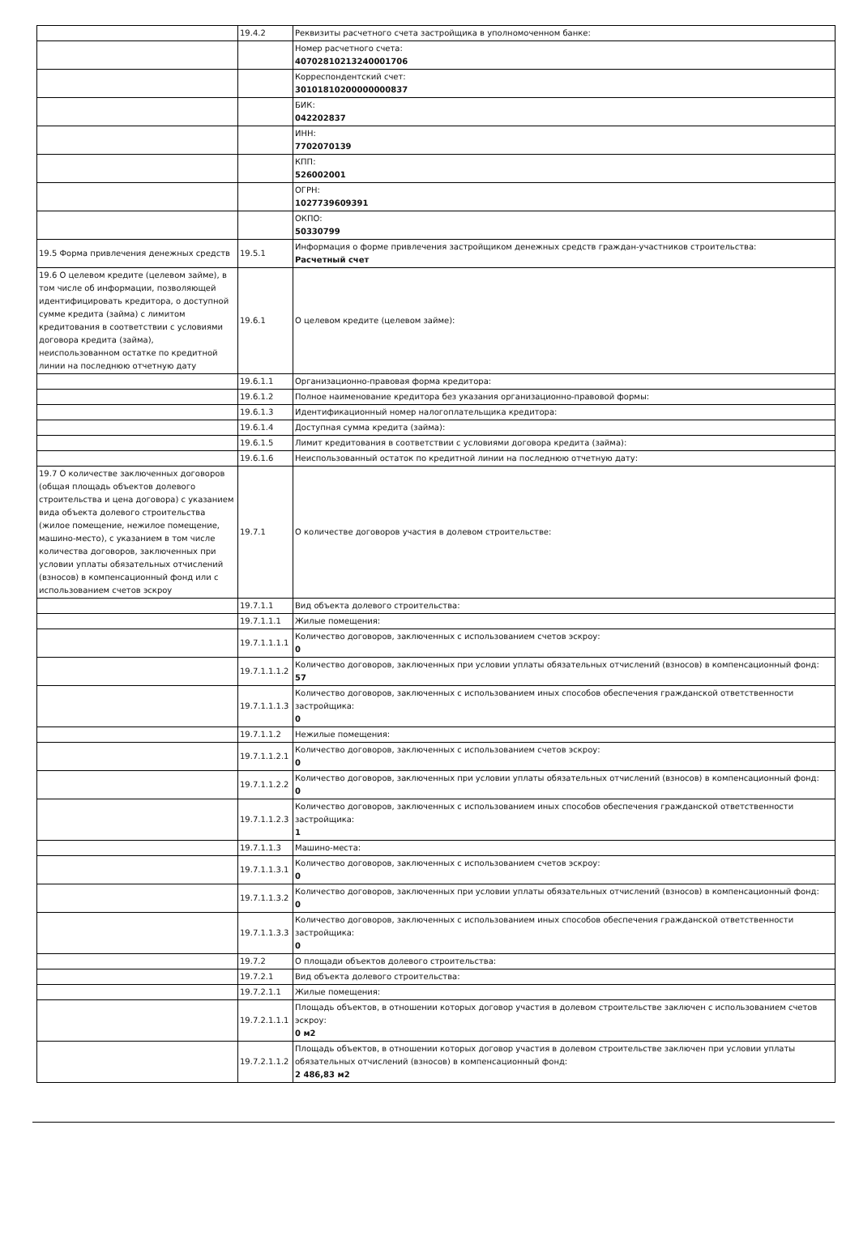| | 19.4.2 | Реквизиты расчетного счета застройщика в уполномоченном банке: |
| | | Номер расчетного счета: 40702810213240001706 |
| | | Корреспондентский счет: 30101810200000000837 |
| | | БИК: 042202837 |
| | | ИНН: 7702070139 |
| | | КПП: 526002001 |
| | | ОГРН: 1027739609391 |
| | | ОКПО: 50330799 |
| 19.5 Форма привлечения денежных средств | 19.5.1 | Информация о форме привлечения застройщиком денежных средств граждан-участников строительства: Расчетный счет |
| 19.6 О целевом кредите (целевом займе), в том числе об информации, позволяющей идентифицировать кредитора, о доступной сумме кредита (займа) с лимитом кредитования в соответствии с условиями договора кредита (займа), неиспользованном остатке по кредитной линии на последнюю отчетную дату | 19.6.1 | О целевом кредите (целевом займе): |
| | 19.6.1.1 | Организационно-правовая форма кредитора: |
| | 19.6.1.2 | Полное наименование кредитора без указания организационно-правовой формы: |
| | 19.6.1.3 | Идентификационный номер налогоплательщика кредитора: |
| | 19.6.1.4 | Доступная сумма кредита (займа): |
| | 19.6.1.5 | Лимит кредитования в соответствии с условиями договора кредита (займа): |
| | 19.6.1.6 | Неиспользованный остаток по кредитной линии на последнюю отчетную дату: |
| 19.7 О количестве заключенных договоров (общая площадь объектов долевого строительства и цена договора) с указанием вида объекта долевого строительства (жилое помещение, нежилое помещение, машино-место), с указанием в том числе количества договоров, заключенных при условии уплаты обязательных отчислений (взносов) в компенсационный фонд или с использованием счетов эскроу | 19.7.1 | О количестве договоров участия в долевом строительстве: |
| | 19.7.1.1 | Вид объекта долевого строительства: |
| | 19.7.1.1.1 | Жилые помещения: |
| | 19.7.1.1.1.1 | Количество договоров, заключенных с использованием счетов эскроу: 0 |
| | 19.7.1.1.1.2 | Количество договоров, заключенных при условии уплаты обязательных отчислений (взносов) в компенсационный фонд: 57 |
| | 19.7.1.1.1.3 | Количество договоров, заключенных с использованием иных способов обеспечения гражданской ответственности застройщика: 0 |
| | 19.7.1.1.2 | Нежилые помещения: |
| | 19.7.1.1.2.1 | Количество договоров, заключенных с использованием счетов эскроу: 0 |
| | 19.7.1.1.2.2 | Количество договоров, заключенных при условии уплаты обязательных отчислений (взносов) в компенсационный фонд: 0 |
| | 19.7.1.1.2.3 | Количество договоров, заключенных с использованием иных способов обеспечения гражданской ответственности застройщика: 1 |
| | 19.7.1.1.3 | Машино-места: |
| | 19.7.1.1.3.1 | Количество договоров, заключенных с использованием счетов эскроу: 0 |
| | 19.7.1.1.3.2 | Количество договоров, заключенных при условии уплаты обязательных отчислений (взносов) в компенсационный фонд: 0 |
| | 19.7.1.1.3.3 | Количество договоров, заключенных с использованием иных способов обеспечения гражданской ответственности застройщика: 0 |
| | 19.7.2 | О площади объектов долевого строительства: |
| | 19.7.2.1 | Вид объекта долевого строительства: |
| | 19.7.2.1.1 | Жилые помещения: |
| | 19.7.2.1.1.1 | Площадь объектов, в отношении которых договор участия в долевом строительстве заключен с использованием счетов эскроу: 0 м2 |
| | 19.7.2.1.1.2 | Площадь объектов, в отношении которых договор участия в долевом строительстве заключен при условии уплаты обязательных отчислений (взносов) в компенсационный фонд: 2 486,83 м2 |